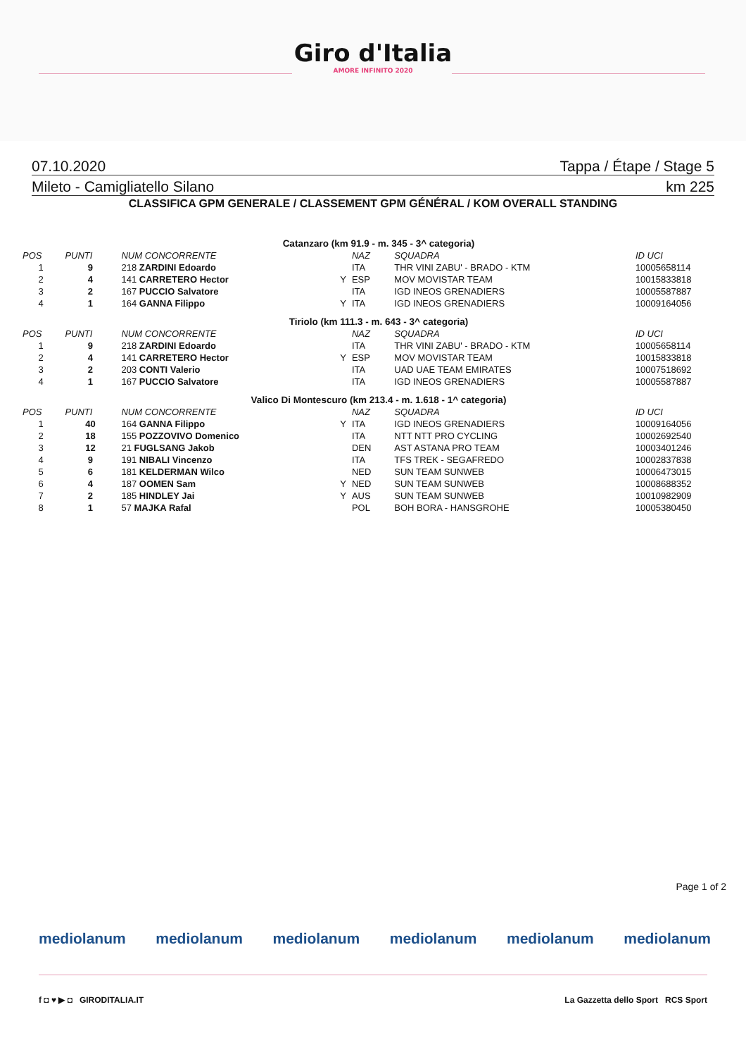Giro d'Italia
AMORE INFINITO 2020
07.10.2020 Tappa / Étape / Stage 5
Mileto - Camigliatello Silano km 225
CLASSIFICA GPM GENERALE / CLASSEMENT GPM GÉNÉRAL / KOM OVERALL STANDING
| Catanzaro (km 91.9 - m. 345 - 3^ categoria) | | | | | | |
| POS | PUNTI | NUM CONCORRENTE | | NAZ | SQUADRA | ID UCI |
| 1 | 9 | 218 ZARDINI Edoardo | | ITA | THR VINI ZABU' - BRADO - KTM | 10005658114 |
| 2 | 4 | 141 CARRETERO Hector | Y | ESP | MOV MOVISTAR TEAM | 10015833818 |
| 3 | 2 | 167 PUCCIO Salvatore | | ITA | IGD INEOS GRENADIERS | 10005587887 |
| 4 | 1 | 164 GANNA Filippo | Y | ITA | IGD INEOS GRENADIERS | 10009164056 |
| Tiriolo (km 111.3 - m. 643 - 3^ categoria) | | | | | | |
| POS | PUNTI | NUM CONCORRENTE | | NAZ | SQUADRA | ID UCI |
| 1 | 9 | 218 ZARDINI Edoardo | | ITA | THR VINI ZABU' - BRADO - KTM | 10005658114 |
| 2 | 4 | 141 CARRETERO Hector | Y | ESP | MOV MOVISTAR TEAM | 10015833818 |
| 3 | 2 | 203 CONTI Valerio | | ITA | UAD UAE TEAM EMIRATES | 10007518692 |
| 4 | 1 | 167 PUCCIO Salvatore | | ITA | IGD INEOS GRENADIERS | 10005587887 |
| Valico Di Montescuro (km 213.4 - m. 1.618 - 1^ categoria) | | | | | | |
| POS | PUNTI | NUM CONCORRENTE | | NAZ | SQUADRA | ID UCI |
| 1 | 40 | 164 GANNA Filippo | Y | ITA | IGD INEOS GRENADIERS | 10009164056 |
| 2 | 18 | 155 POZZOVIVO Domenico | | ITA | NTT NTT PRO CYCLING | 10002692540 |
| 3 | 12 | 21 FUGLSANG Jakob | | DEN | AST ASTANA PRO TEAM | 10003401246 |
| 4 | 9 | 191 NIBALI Vincenzo | | ITA | TFS TREK - SEGAFREDO | 10002837838 |
| 5 | 6 | 181 KELDERMAN Wilco | | NED | SUN TEAM SUNWEB | 10006473015 |
| 6 | 4 | 187 OOMEN Sam | Y | NED | SUN TEAM SUNWEB | 10008688352 |
| 7 | 2 | 185 HINDLEY Jai | Y | AUS | SUN TEAM SUNWEB | 10010982909 |
| 8 | 1 | 57 MAJKA Rafal | | POL | BOH BORA - HANSGROHE | 10005380450 |
Page 1 of 2
mediolanum mediolanum mediolanum mediolanum mediolanum mediolanum
f ◘ ♥ ▶ ◘ GIRODITALIA.IT La Gazzetta dello Sport RCS Sport